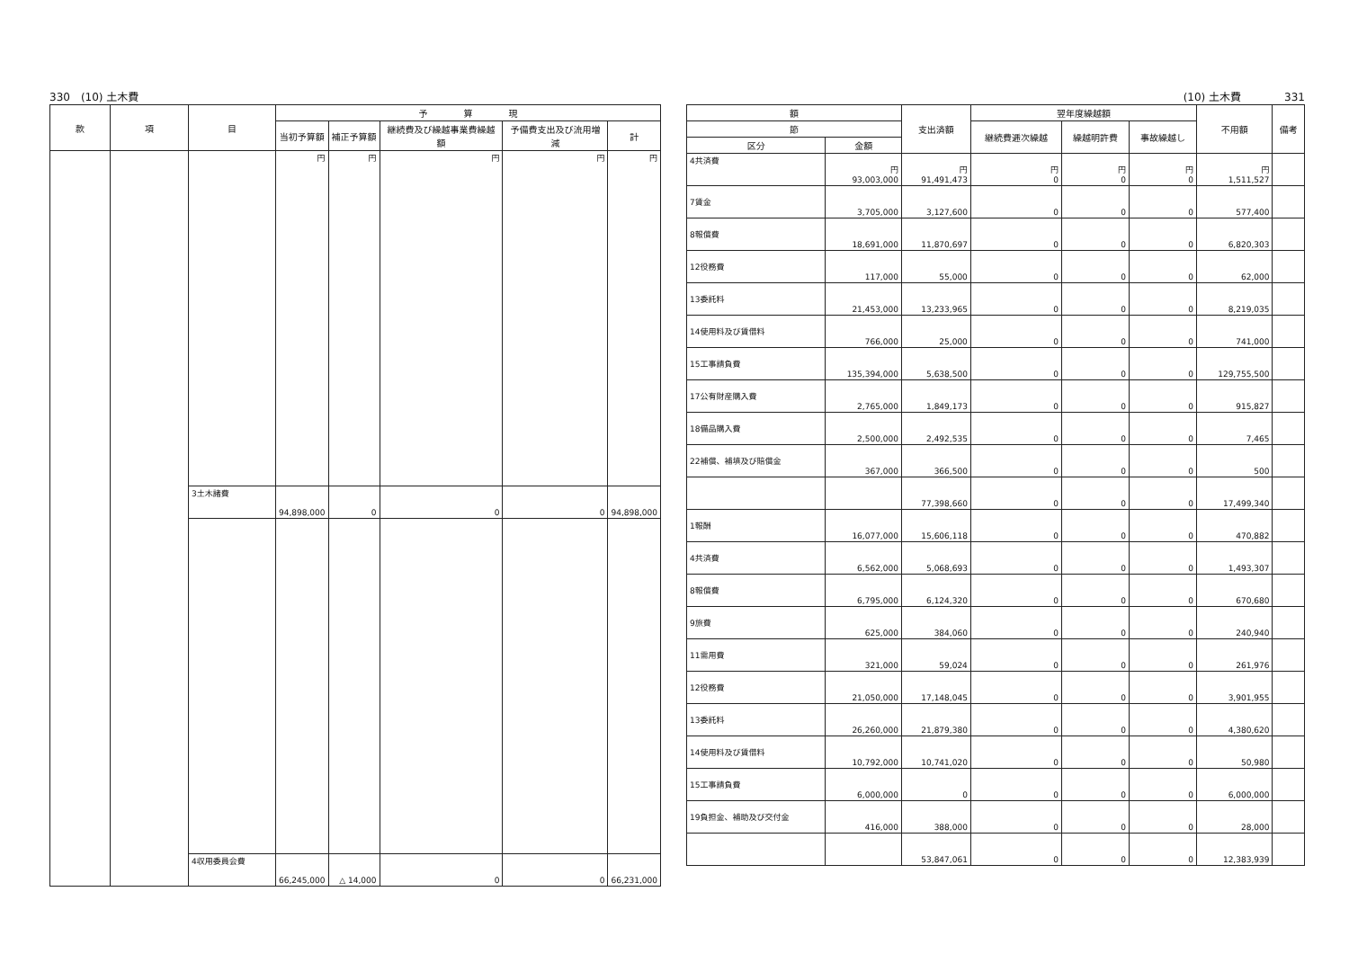330　(10) 土木費
| 款 | 項 | 目 | 予 算 現 | | | | |
| --- | --- | --- | --- | --- | --- | --- | --- |
| | | | 当初予算額 | 補正予算額 | 継続費及び繰越事業費繰越額 | 予備費支出及び流用増減 | 計 |
| | | | 円 | 円 | 円 | 円 | 円 |
| | | 3土木諸費 | 94,898,000 | 0 | 0 | 0 | 94,898,000 |
| | | 4収用委員会費 | 66,245,000 | △ 14,000 | 0 | 0 | 66,231,000 |
(10) 土木費　　　　331
| 額 | | 支出済額 | 翌年度繰越額 | | | 不用額 | 備考 |
| --- | --- | --- | --- | --- | --- | --- | --- |
| 節 | | | 継続費逓次繰越 | 繰越明許費 | 事故繰越し | | |
| 区分 | 金額 | | | | | | |
| 4共済費 | 円 93,003,000 | 円 91,491,473 | 円 0 | 円 0 | 円 0 | 円 1,511,527 | |
| 7賃金 | 3,705,000 | 3,127,600 | 0 | 0 | 0 | 577,400 | |
| 8報償費 | 18,691,000 | 11,870,697 | 0 | 0 | 0 | 6,820,303 | |
| 12役務費 | 117,000 | 55,000 | 0 | 0 | 0 | 62,000 | |
| 13委託料 | 21,453,000 | 13,233,965 | 0 | 0 | 0 | 8,219,035 | |
| 14使用料及び賃借料 | 766,000 | 25,000 | 0 | 0 | 0 | 741,000 | |
| 15工事請負費 | 135,394,000 | 5,638,500 | 0 | 0 | 0 | 129,755,500 | |
| 17公有財産購入費 | 2,765,000 | 1,849,173 | 0 | 0 | 0 | 915,827 | |
| 18備品購入費 | 2,500,000 | 2,492,535 | 0 | 0 | 0 | 7,465 | |
| 22補償、補填及び賠償金 | 367,000 | 366,500 | 0 | 0 | 0 | 500 | |
| | | 77,398,660 | 0 | 0 | 0 | 17,499,340 | |
| 1報酬 | 16,077,000 | 15,606,118 | 0 | 0 | 0 | 470,882 | |
| 4共済費 | 6,562,000 | 5,068,693 | 0 | 0 | 0 | 1,493,307 | |
| 8報償費 | 6,795,000 | 6,124,320 | 0 | 0 | 0 | 670,680 | |
| 9旅費 | 625,000 | 384,060 | 0 | 0 | 0 | 240,940 | |
| 11需用費 | 321,000 | 59,024 | 0 | 0 | 0 | 261,976 | |
| 12役務費 | 21,050,000 | 17,148,045 | 0 | 0 | 0 | 3,901,955 | |
| 13委託料 | 26,260,000 | 21,879,380 | 0 | 0 | 0 | 4,380,620 | |
| 14使用料及び賃借料 | 10,792,000 | 10,741,020 | 0 | 0 | 0 | 50,980 | |
| 15工事請負費 | 6,000,000 | 0 | 0 | 0 | 0 | 6,000,000 | |
| 19負担金、補助及び交付金 | 416,000 | 388,000 | 0 | 0 | 0 | 28,000 | |
| | | 53,847,061 | 0 | 0 | 0 | 12,383,939 | |